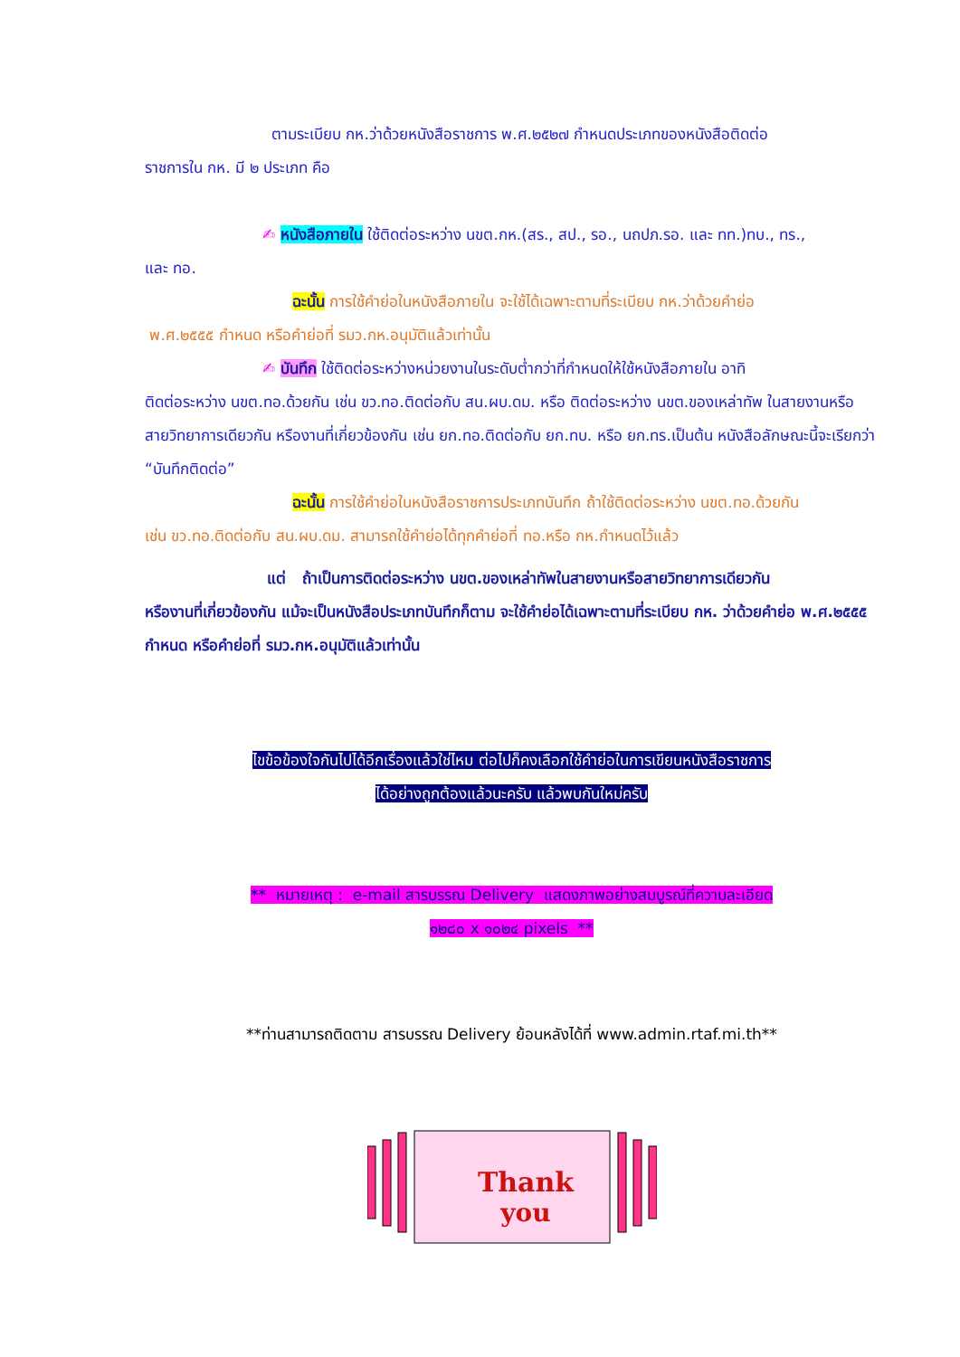ตามระเบียบ กห.ว่าด้วยหนังสือราชการ พ.ศ.๒๕๒๗ กำหนดประเภทของหนังสือติดต่อ
ราชการใน กห. มี ๒ ประเภท คือ
✍ หนังสือภายใน ใช้ติดต่อระหว่าง นขต.กห.(สร., สป., รอ., นถปภ.รอ. และ ทท.)ทบ., ทร.,
และ ทอ.
ฉะนั้น การใช้คำย่อในหนังสือภายใน จะใช้ได้เฉพาะตามที่ระเบียบ กห.ว่าด้วยคำย่อ
พ.ศ.๒๕๕๕ กำหนด หรือคำย่อที่ รมว.กห.อนุมัติแล้วเท่านั้น
✍ บันทึก ใช้ติดต่อระหว่างหน่วยงานในระดับต่ำกว่าที่กำหนดให้ใช้หนังสือภายใน อาทิ
ติดต่อระหว่าง นขต.ทอ.ด้วยกัน เช่น ขว.ทอ.ติดต่อกับ สน.ผบ.ดม. หรือ ติดต่อระหว่าง นขต.ของเหล่าทัพ ในสายงานหรือสายวิทยาการเดียวกัน หรืองานที่เกี่ยวข้องกัน เช่น ยก.ทอ.ติดต่อกับ ยก.ทบ. หรือ ยก.ทร.เป็นต้น หนังสือลักษณะนี้จะเรียกว่า “บันทึกติดต่อ”
ฉะนั้น การใช้คำย่อในหนังสือราชการประเภทบันทึก ถ้าใช้ติดต่อระหว่าง นขต.ทอ.ด้วยกัน
เช่น ขว.ทอ.ติดต่อกับ สน.ผบ.ดม. สามารถใช้คำย่อได้ทุกคำย่อที่ ทอ.หรือ กห.กำหนดไว้แล้ว
แต่ ถ้าเป็นการติดต่อระหว่าง นขต.ของเหล่าทัพในสายงานหรือสายวิทยาการเดียวกัน
หรืองานที่เกี่ยวข้องกัน แม้จะเป็นหนังสือประเภทบันทึกก็ตาม จะใช้คำย่อได้เฉพาะตามที่ระเบียบ กห. ว่าด้วยคำย่อ พ.ศ.๒๕๕๕ กำหนด หรือคำย่อที่ รมว.กห.อนุมัติแล้วเท่านั้น
ไขข้อข้องใจกันไปได้อีกเรื่องแล้วใช่ไหม ต่อไปก็คงเลือกใช้คำย่อในการเขียนหนังสือราชการ
ได้อย่างถูกต้องแล้วนะครับ แล้วพบกันใหม่ครับ
** หมายเหตุ : e-mail สารบรรณ Delivery แสดงภาพอย่างสมบูรณ์ที่ความละเอียด
๑๒๘๐ x ๑๐๒๔ pixels **
**ท่านสามารถติดตาม สารบรรณ Delivery ย้อนหลังได้ที่ www.admin.rtaf.mi.th**
Thank
you